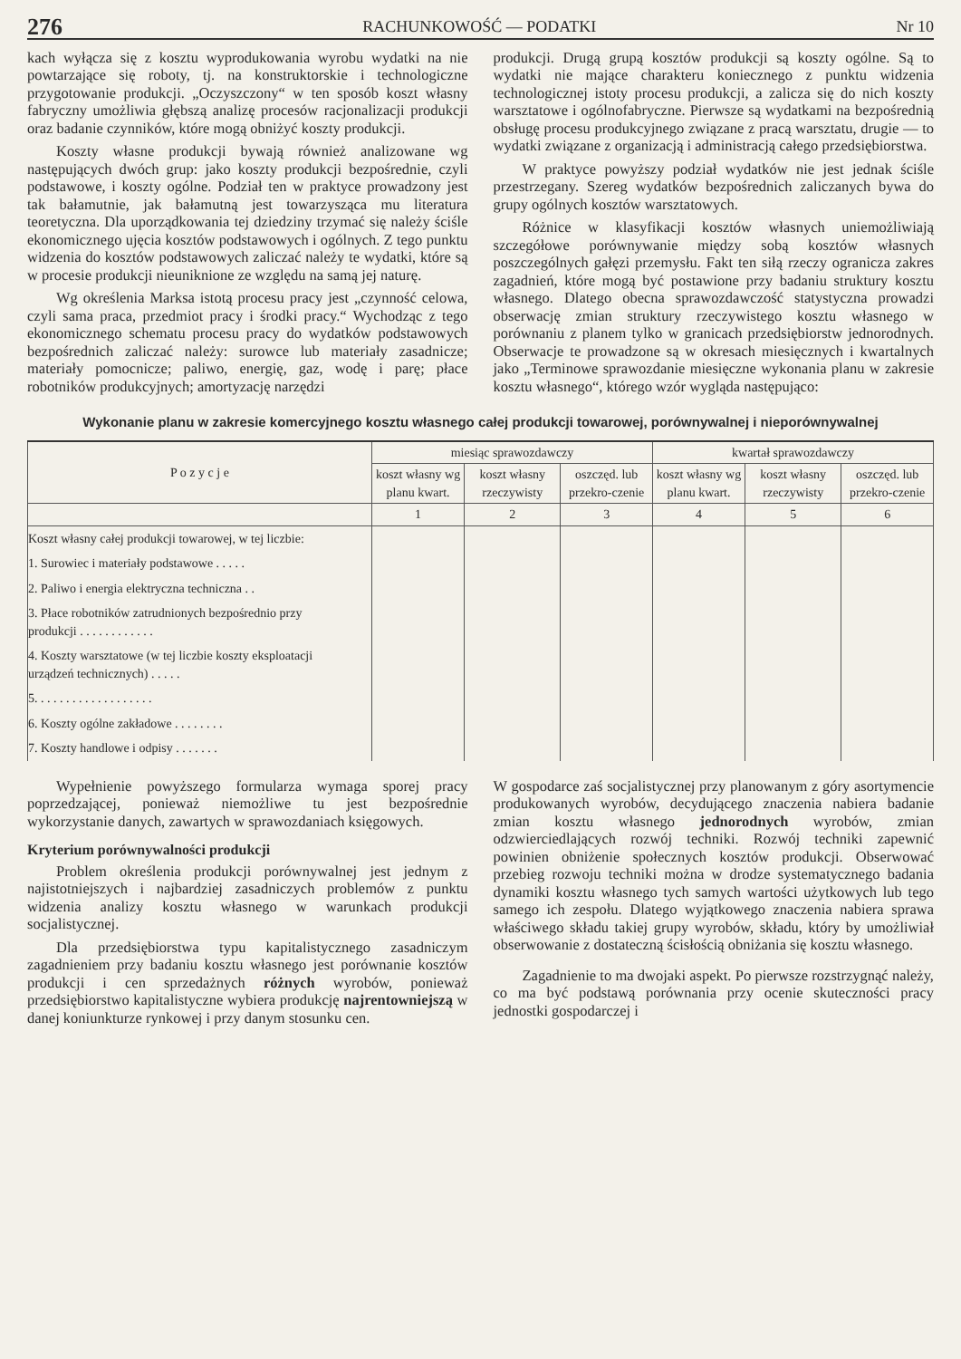276 RACHUNKOWOŚĆ — PODATKI Nr 10
kach wyłącza się z kosztu wyprodukowania wyrobu wydatki na nie powtarzające się roboty, tj. na konstruktorskie i technologiczne przygotowanie produkcji. „Oczyszczony“ w ten sposób koszt własny fabryczny umożliwia głębszą analizę procesów racjonalizacji produkcji oraz badanie czynników, które mogą obniżyć koszty produkcji.
Koszty własne produkcji bywają również analizowane wg następujących dwóch grup: jako koszty produkcji bezpośrednie, czyli podstawowe, i koszty ogólne. Podział ten w praktyce prowadzony jest tak bałamutnie, jak bałamutną jest towarzysząca mu literatura teoretyczna. Dla uporządkowania tej dziedziny trzymać się należy ściśle ekonomicznego ujęcia kosztów podstawowych i ogólnych. Z tego punktu widzenia do kosztów podstawowych zaliczać należy te wydatki, które są w procesie produkcji nieuniknione ze względu na samą jej naturę.
Wg określenia Marksa istotą procesu pracy jest „czynność celowa, czyli sama praca, przedmiot pracy i środki pracy.“ Wychodząc z tego ekonomicznego schematu procesu pracy do wydatków podstawowych bezpośrednich zaliczać należy: surowce lub materiały zasadnicze; materiały pomocnicze; paliwo, energię, gaz, wodę i parę; płace robotników produkcyjnych; amortyzację narzędzi
produkcji. Drugą grupą kosztów produkcji są koszty ogólne. Są to wydatki nie mające charakteru koniecznego z punktu widzenia technologicznej istoty procesu produkcji, a zalicza się do nich koszty warsztatowe i ogólnofabryczne. Pierwsze są wydatkami na bezpośrednią obsługę procesu produkcyjnego związane z pracą warsztatu, drugie — to wydatki związane z organizacją i administracją całego przedsiębiorstwa.
W praktyce powyższy podział wydatków nie jest jednak ściśle przestrzegany. Szereg wydatków bezpośrednich zaliczanych bywa do grupy ogólnych kosztów warsztatowych.
Różnice w klasyfikacji kosztów własnych uniemożliwiają szczegółowe porównywanie między sobą kosztów własnych poszczególnych gałęzi przemysłu. Fakt ten siłą rzeczy ogranicza zakres zagadnień, które mogą być postawione przy badaniu struktury kosztu własnego. Dlatego obecna sprawozdawczość statystyczna prowadzi obserwację zmian struktury rzeczywistego kosztu własnego w porównaniu z planem tylko w granicach przedsiębiorstw jednorodnych. Obserwacje te prowadzone są w okresach miesięcznych i kwartalnych jako „Terminowe sprawozdanie miesięczne wykonania planu w zakresie kosztu własnego“, którego wzór wygląda następująco:
Wykonanie planu w zakresie komercyjnego kosztu własnego całej produkcji towarowej, porównywalnej i nieporównywalnej
| P o z y c j e | miesiąc sprawozdawczy | | | kwartał sprawozdawczy | | |
| --- | --- | --- | --- | --- | --- | --- |
| | koszt własny wg planu kwart. | koszt własny rzeczywisty | oszczęd. lub przekro-czenie | koszt własny wg planu kwart. | koszt własny rzeczywisty | oszczęd. lub przekro-czenie |
| | 1 | 2 | 3 | 4 | 5 | 6 |
| Koszt własny całej produkcji towarowej, w tej liczbie: | | | | | | |
| 1. Surowiec i materiały podstawowe . . . . . | | | | | | |
| 2. Paliwo i energia elektryczna techniczna . . | | | | | | |
| 3. Płace robotników zatrudnionych bezpośrednio przy produkcji . . . . . . . . . . . . | | | | | | |
| 4. Koszty warsztatowe (w tej liczbie koszty eksploatacji urządzeń technicznych) . . . . . | | | | | | |
| 5. . . . . . . . . . . . . . . . . . . | | | | | | |
| 6. Koszty ogólne zakładowe . . . . . . . . | | | | | | |
| 7. Koszty handlowe i odpisy . . . . . . . | | | | | | |
Wypełnienie powyższego formularza wymaga sporej pracy poprzedzającej, ponieważ niemożliwe tu jest bezpośrednie wykorzystanie danych, zawartych w sprawozdaniach księgowych.
Kryterium porównywalności produkcji
Problem określenia produkcji porównywalnej jest jednym z najistotniejszych i najbardziej zasadniczych problemów z punktu widzenia analizy kosztu własnego w warunkach produkcji socjalistycznej.
Dla przedsiębiorstwa typu kapitalistycznego zasadniczym zagadnieniem przy badaniu kosztu własnego jest porównanie kosztów produkcji i cen sprzedażnych różnych wyrobów, ponieważ przedsiębiorstwo kapitalistyczne wybiera produkcję najrentowniejszą w danej koniunkturze rynkowej i przy danym stosunku cen.
W gospodarce zaś socjalistycznej przy planowanym z góry asortymencie produkowanych wyrobów, decydującego znaczenia nabiera badanie zmian kosztu własnego jednorodnych wyrobów, zmian odzwierciedlających rozwój techniki. Rozwój techniki zapewnić powinien obniżenie społecznych kosztów produkcji. Obserwować przebieg rozwoju techniki można w drodze systematycznego badania dynamiki kosztu własnego tych samych wartości użytkowych lub tego samego ich zespołu. Dlatego wyjątkowego znaczenia nabiera sprawa właściwego składu takiej grupy wyrobów, składu, który by umożliwiał obserwowanie z dostateczną ścisłością obniżania się kosztu własnego.
Zagadnienie to ma dwojaki aspekt. Po pierwsze rozstrzygnąć należy, co ma być podstawą porównania przy ocenie skuteczności pracy jednostki gospodarczej i